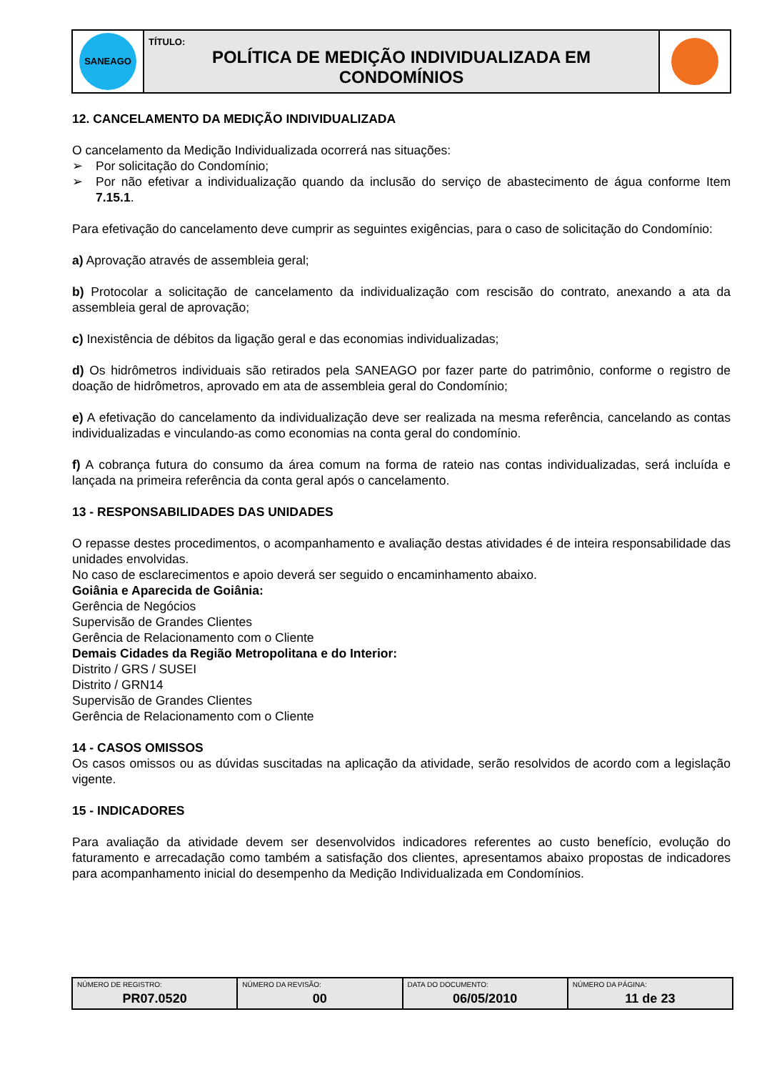| SANEAGO | TÍTULO: POLÍTICA DE MEDIÇÃO INDIVIDUALIZADA EM CONDOMÍNIOS | |
12. CANCELAMENTO DA MEDIÇÃO INDIVIDUALIZADA
O cancelamento da Medição Individualizada ocorrerá nas situações:
➢ Por solicitação do Condomínio;
➢ Por não efetivar a individualização quando da inclusão do serviço de abastecimento de água conforme Item 7.15.1.
Para efetivação do cancelamento deve cumprir as seguintes exigências, para o caso de solicitação do Condomínio:
a) Aprovação através de assembleia geral;
b) Protocolar a solicitação de cancelamento da individualização com rescisão do contrato, anexando a ata da assembleia geral de aprovação;
c) Inexistência de débitos da ligação geral e das economias individualizadas;
d) Os hidrômetros individuais são retirados pela SANEAGO por fazer parte do patrimônio, conforme o registro de doação de hidrômetros, aprovado em ata de assembleia geral do Condomínio;
e) A efetivação do cancelamento da individualização deve ser realizada na mesma referência, cancelando as contas individualizadas e vinculando-as como economias na conta geral do condomínio.
f) A cobrança futura do consumo da área comum na forma de rateio nas contas individualizadas, será incluída e lançada na primeira referência da conta geral após o cancelamento.
13 - RESPONSABILIDADES DAS UNIDADES
O repasse destes procedimentos, o acompanhamento e avaliação destas atividades é de inteira responsabilidade das unidades envolvidas.
No caso de esclarecimentos e apoio deverá ser seguido o encaminhamento abaixo.
Goiânia e Aparecida de Goiânia:
Gerência de Negócios
Supervisão de Grandes Clientes
Gerência de Relacionamento com o Cliente
Demais Cidades da Região Metropolitana e do Interior:
Distrito / GRS / SUSEI
Distrito / GRN14
Supervisão de Grandes Clientes
Gerência de Relacionamento com o Cliente
14 - CASOS OMISSOS
Os casos omissos ou as dúvidas suscitadas na aplicação da atividade, serão resolvidos de acordo com a legislação vigente.
15 - INDICADORES
Para avaliação da atividade devem ser desenvolvidos indicadores referentes ao custo benefício, evolução do faturamento e arrecadação como também a satisfação dos clientes, apresentamos abaixo propostas de indicadores para acompanhamento inicial do desempenho da Medição Individualizada em Condomínios.
| NÚMERO DE REGISTRO: PR07.0520 | NÚMERO DA REVISÃO: 00 | DATA DO DOCUMENTO: 06/05/2010 | NÚMERO DA PÁGINA: 11 de 23 |